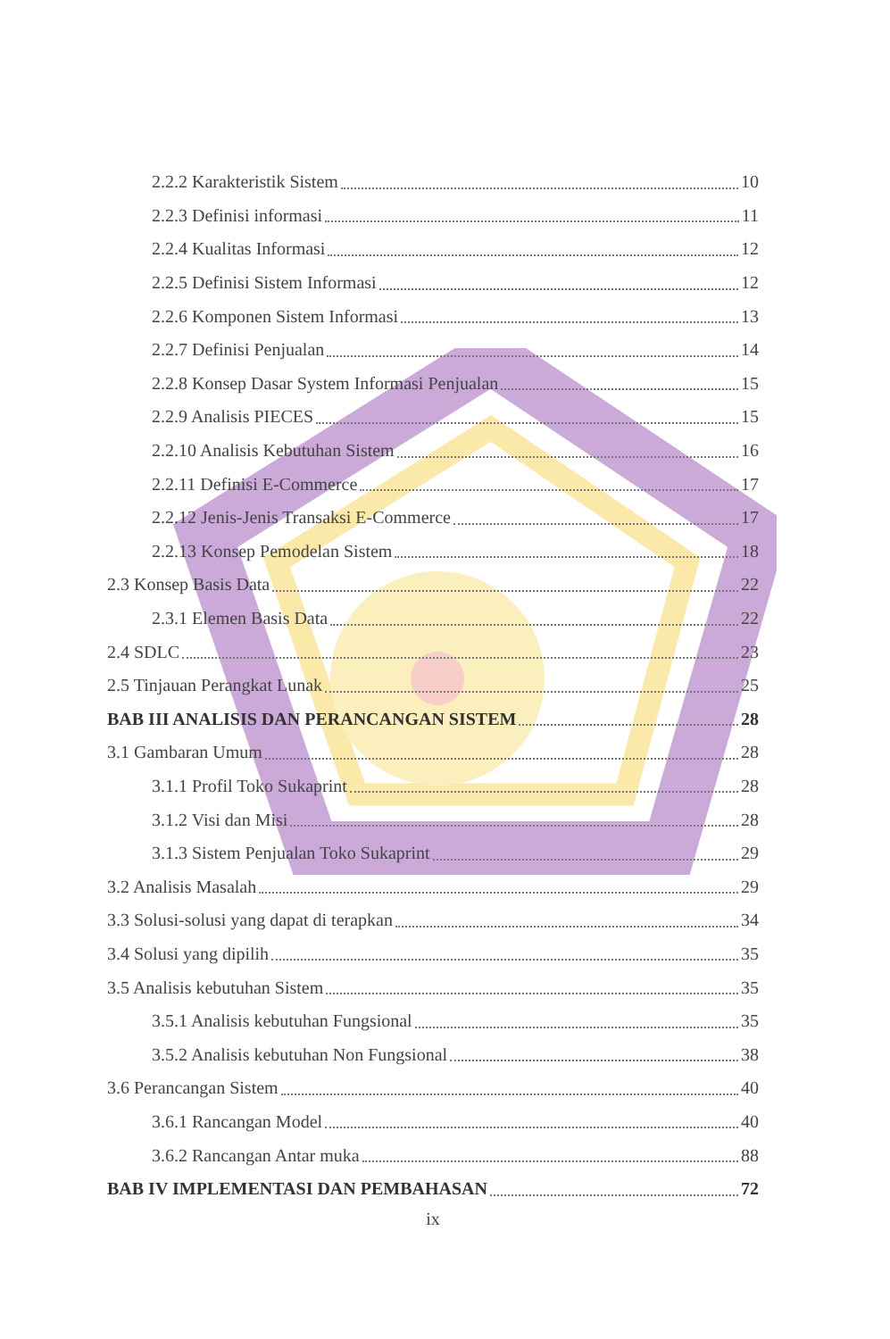2.2.2 Karakteristik Sistem 10
2.2.3 Definisi informasi 11
2.2.4 Kualitas Informasi 12
2.2.5 Definisi Sistem Informasi 12
2.2.6 Komponen Sistem Informasi 13
2.2.7 Definisi Penjualan 14
2.2.8 Konsep Dasar System Informasi Penjualan 15
2.2.9 Analisis PIECES 15
2.2.10 Analisis Kebutuhan Sistem 16
2.2.11 Definisi E-Commerce 17
2.2.12 Jenis-Jenis Transaksi E-Commerce 17
2.2.13 Konsep Pemodelan Sistem 18
2.3 Konsep Basis Data 22
2.3.1 Elemen Basis Data 22
2.4 SDLC 23
2.5 Tinjauan Perangkat Lunak 25
BAB III ANALISIS DAN PERANCANGAN SISTEM 28
3.1 Gambaran Umum 28
3.1.1 Profil Toko Sukaprint 28
3.1.2 Visi dan Misi 28
3.1.3 Sistem Penjualan Toko Sukaprint 29
3.2 Analisis Masalah 29
3.3 Solusi-solusi yang dapat di terapkan 34
3.4 Solusi yang dipilih 35
3.5 Analisis kebutuhan Sistem 35
3.5.1 Analisis kebutuhan Fungsional 35
3.5.2 Analisis kebutuhan Non Fungsional 38
3.6 Perancangan Sistem 40
3.6.1 Rancangan Model 40
3.6.2 Rancangan Antar muka 88
BAB IV IMPLEMENTASI DAN PEMBAHASAN 72
ix